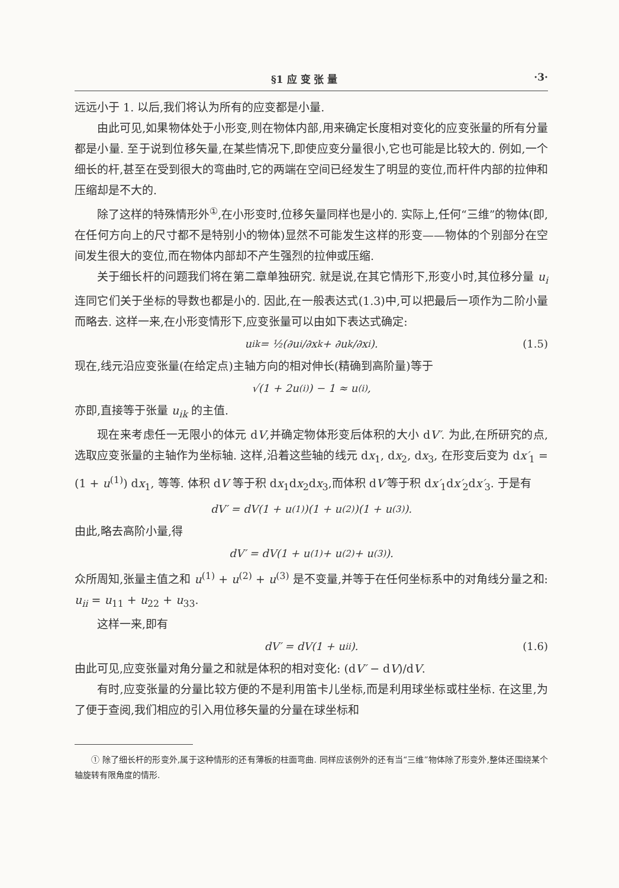§1 应 变 张 量 ·3·
远远小于 1. 以后,我们将认为所有的应变都是小量.
由此可见,如果物体处于小形变,则在物体内部,用来确定长度相对变化的应变张量的所有分量都是小量. 至于说到位移矢量,在某些情况下,即使应变分量很小,它也可能是比较大的. 例如,一个细长的杆,甚至在受到很大的弯曲时,它的两端在空间已经发生了明显的变位,而杆件内部的拉伸和压缩却是不大的.
除了这样的特殊情形外<sup>①</sup>,在小形变时,位移矢量同样也是小的. 实际上,任何“三维”的物体(即,在任何方向上的尺寸都不是特别小的物体)显然不可能发生这样的形变——物体的个别部分在空间发生很大的变位,而在物体内部却不产生强烈的拉伸或压缩.
关于细长杆的问题我们将在第二章单独研究. 就是说,在其它情形下,形变小时,其位移分量 u<sub>i</sub> 连同它们关于坐标的导数也都是小的. 因此,在一般表达式(1.3)中,可以把最后一项作为二阶小量而略去. 这样一来,在小形变情形下,应变张量可以由如下表达式确定:
u<sub>ik</sub> = ½(∂u<sub>i</sub>/∂x<sub>k</sub> + ∂u<sub>k</sub>/∂x<sub>i</sub>). (1.5)
现在,线元沿应变张量(在给定点)主轴方向的相对伸长(精确到高阶量)等于
√(1 + 2u<sup>(i)</sup>) − 1 ≈ u<sup>(i)</sup>,
亦即,直接等于张量 u<sub>ik</sub> 的主值.
现在来考虑任一无限小的体元 dV,并确定物体形变后体积的大小 dV′. 为此,在所研究的点,选取应变张量的主轴作为坐标轴. 这样,沿着这些轴的线元 dx<sub>1</sub>, dx<sub>2</sub>, dx<sub>3</sub>, 在形变后变为 dx′<sub>1</sub> = (1 + u<sup>(1)</sup>) dx<sub>1</sub>, 等等. 体积 dV 等于积 dx<sub>1</sub>dx<sub>2</sub>dx<sub>3</sub>,而体积 dV′等于积 dx′<sub>1</sub>dx′<sub>2</sub>dx′<sub>3</sub>. 于是有
dV′ = dV(1 + u<sup>(1)</sup>)(1 + u<sup>(2)</sup>)(1 + u<sup>(3)</sup>).
由此,略去高阶小量,得
dV′ = dV(1 + u<sup>(1)</sup> + u<sup>(2)</sup> + u<sup>(3)</sup>).
众所周知,张量主值之和 u<sup>(1)</sup> + u<sup>(2)</sup> + u<sup>(3)</sup> 是不变量,并等于在任何坐标系中的对角线分量之和: u<sub>ii</sub> = u<sub>11</sub> + u<sub>22</sub> + u<sub>33</sub>.
这样一来,即有
dV′ = dV(1 + u<sub>ii</sub>). (1.6)
由此可见,应变张量对角分量之和就是体积的相对变化: (dV′ − dV)/dV.
有时,应变张量的分量比较方便的不是利用笛卡儿坐标,而是利用球坐标或柱坐标. 在这里,为了便于查阅,我们相应的引入用位移矢量的分量在球坐标和
① 除了细长杆的形变外,属于这种情形的还有薄板的柱面弯曲. 同样应该例外的还有当“三维”物体除了形变外,整体还围绕某个轴旋转有限角度的情形.